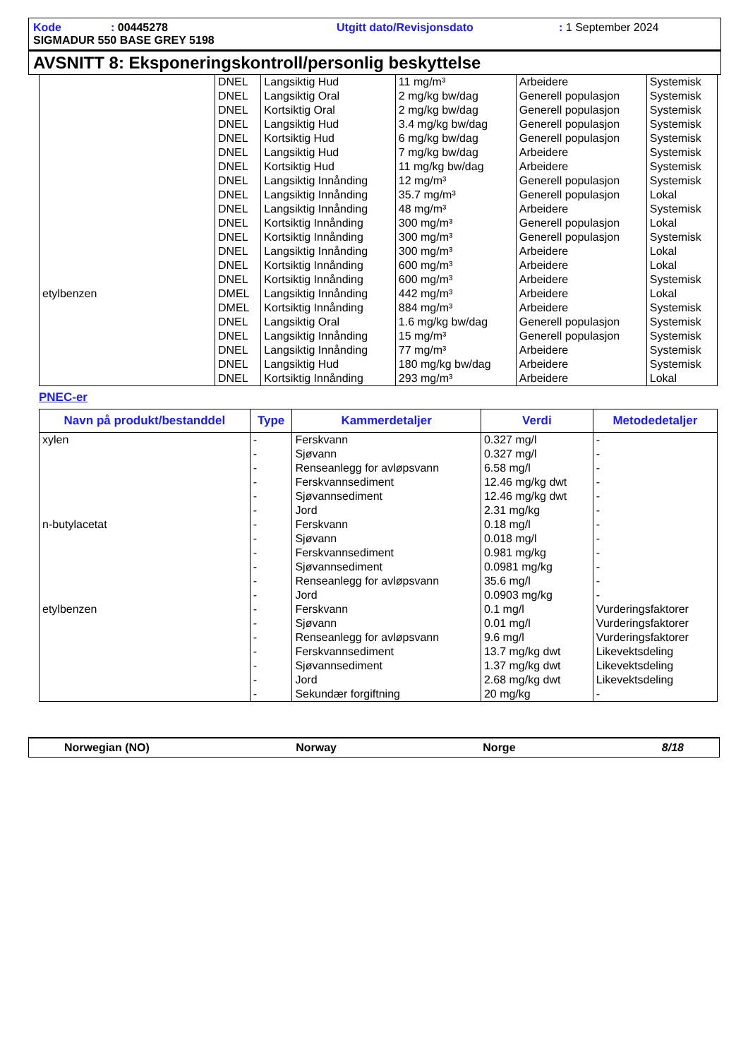Kode: 00445278 Utgitt dato/Revisjonsdato: 1 September 2024
SIGMADUR 550 BASE GREY 5198
AVSNITT 8: Eksponeringskontroll/personlig beskyttelse
| | DNEL | Langsiktig Hud | 11 mg/m³ | Arbeidere | Systemisk |
| | DNEL | Langsiktig Oral | 2 mg/kg bw/dag | Generell populasjon | Systemisk |
| | DNEL | Kortsiktig Oral | 2 mg/kg bw/dag | Generell populasjon | Systemisk |
| | DNEL | Langsiktig Hud | 3.4 mg/kg bw/dag | Generell populasjon | Systemisk |
| | DNEL | Kortsiktig Hud | 6 mg/kg bw/dag | Generell populasjon | Systemisk |
| | DNEL | Langsiktig Hud | 7 mg/kg bw/dag | Arbeidere | Systemisk |
| | DNEL | Kortsiktig Hud | 11 mg/kg bw/dag | Arbeidere | Systemisk |
| | DNEL | Langsiktig Innånding | 12 mg/m³ | Generell populasjon | Systemisk |
| | DNEL | Langsiktig Innånding | 35.7 mg/m³ | Generell populasjon | Lokal |
| | DNEL | Langsiktig Innånding | 48 mg/m³ | Arbeidere | Systemisk |
| | DNEL | Kortsiktig Innånding | 300 mg/m³ | Generell populasjon | Lokal |
| | DNEL | Kortsiktig Innånding | 300 mg/m³ | Generell populasjon | Systemisk |
| | DNEL | Langsiktig Innånding | 300 mg/m³ | Arbeidere | Lokal |
| | DNEL | Kortsiktig Innånding | 600 mg/m³ | Arbeidere | Lokal |
| | DNEL | Kortsiktig Innånding | 600 mg/m³ | Arbeidere | Systemisk |
| etylbenzen | DMEL | Langsiktig Innånding | 442 mg/m³ | Arbeidere | Lokal |
| | DMEL | Kortsiktig Innånding | 884 mg/m³ | Arbeidere | Systemisk |
| | DNEL | Langsiktig Oral | 1.6 mg/kg bw/dag | Generell populasjon | Systemisk |
| | DNEL | Langsiktig Innånding | 15 mg/m³ | Generell populasjon | Systemisk |
| | DNEL | Langsiktig Innånding | 77 mg/m³ | Arbeidere | Systemisk |
| | DNEL | Langsiktig Hud | 180 mg/kg bw/dag | Arbeidere | Systemisk |
| | DNEL | Kortsiktig Innånding | 293 mg/m³ | Arbeidere | Lokal |
PNEC-er
| Navn på produkt/bestanddel | Type | Kammerdetaljer | Verdi | Metodedetaljer |
| --- | --- | --- | --- | --- |
| xylen | - | Ferskvann | 0.327 mg/l | - |
| | - | Sjøvann | 0.327 mg/l | - |
| | - | Renseanlegg for avløpsvann | 6.58 mg/l | - |
| | - | Ferskvannsediment | 12.46 mg/kg dwt | - |
| | - | Sjøvannsediment | 12.46 mg/kg dwt | - |
| | - | Jord | 2.31 mg/kg | - |
| n-butylacetat | - | Ferskvann | 0.18 mg/l | - |
| | - | Sjøvann | 0.018 mg/l | - |
| | - | Ferskvannsediment | 0.981 mg/kg | - |
| | - | Sjøvannsediment | 0.0981 mg/kg | - |
| | - | Renseanlegg for avløpsvann | 35.6 mg/l | - |
| | - | Jord | 0.0903 mg/kg | - |
| etylbenzen | - | Ferskvann | 0.1 mg/l | Vurderingsfaktorer |
| | - | Sjøvann | 0.01 mg/l | Vurderingsfaktorer |
| | - | Renseanlegg for avløpsvann | 9.6 mg/l | Vurderingsfaktorer |
| | - | Ferskvannsediment | 13.7 mg/kg dwt | Likevektsdeling |
| | - | Sjøvannsediment | 1.37 mg/kg dwt | Likevektsdeling |
| | - | Jord | 2.68 mg/kg dwt | Likevektsdeling |
| | - | Sekundær forgiftning | 20 mg/kg | - |
Norwegian (NO) Norway Norge 8/18